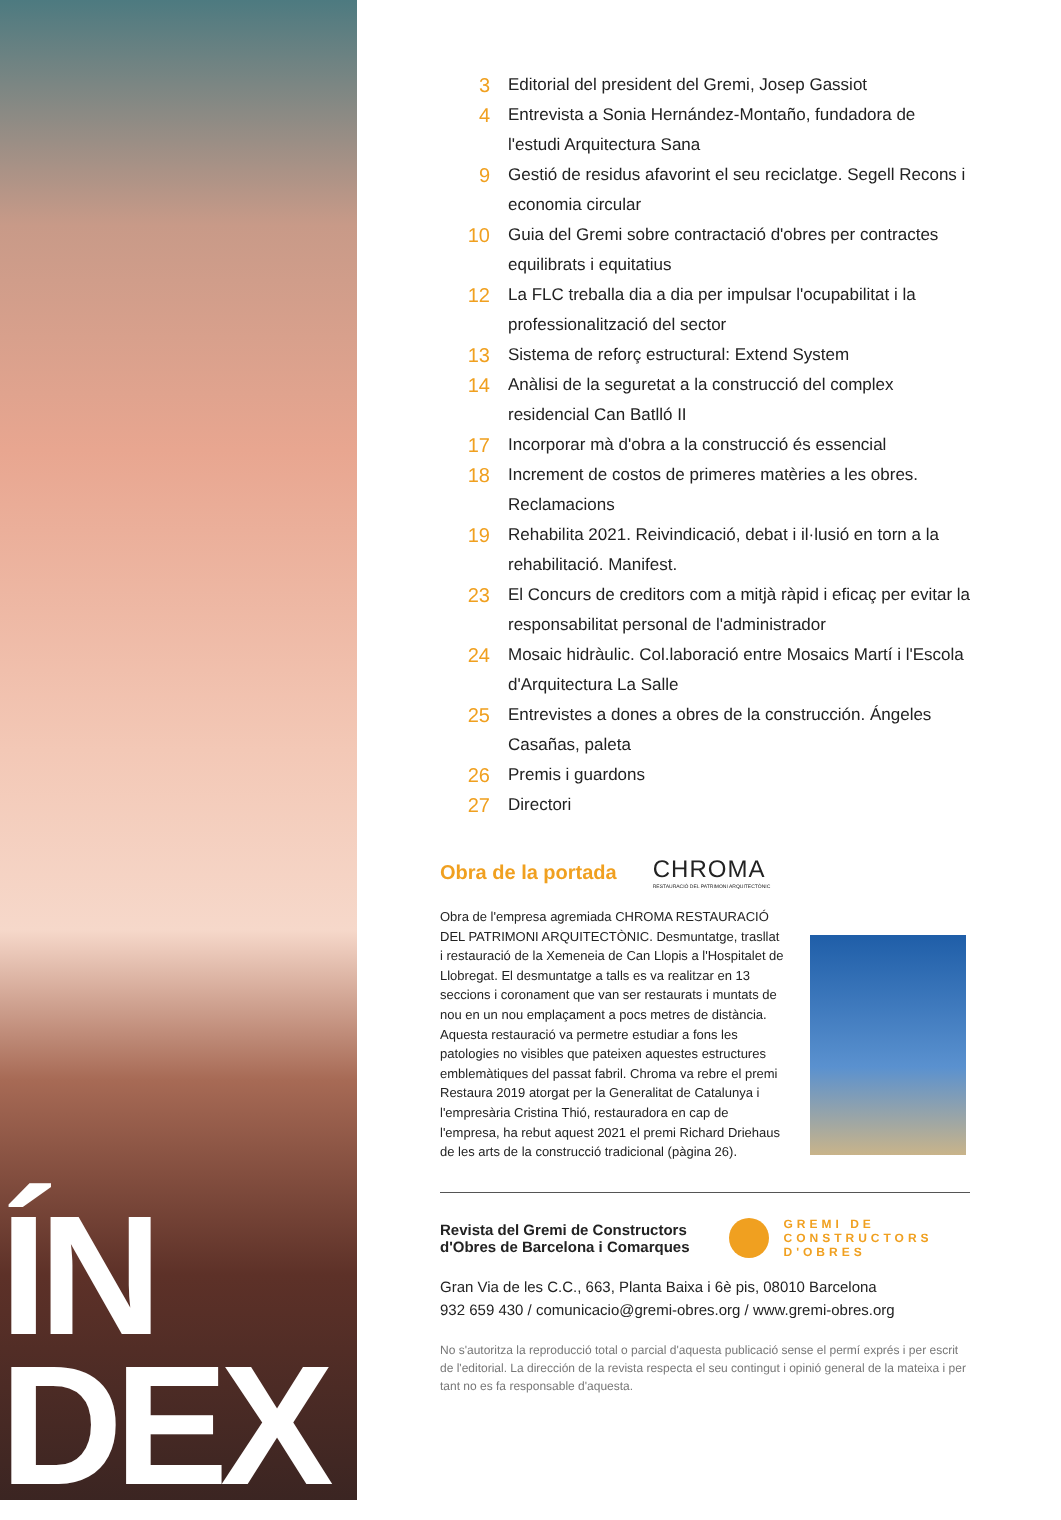ÍN
DEX
3 Editorial del president del Gremi, Josep Gassiot
4 Entrevista a Sonia Hernández-Montaño, fundadora de l'estudi Arquitectura Sana
9 Gestió de residus afavorint el seu reciclatge. Segell Recons i economia circular
10 Guia del Gremi sobre contractació d'obres per contractes equilibrats i equitatius
12 La FLC treballa dia a dia per impulsar l'ocupabilitat i la professionalització del sector
13 Sistema de reforç estructural: Extend System
14 Anàlisi de la seguretat a la construcció del complex residencial Can Batlló II
17 Incorporar mà d'obra a la construcció és essencial
18 Increment de costos de primeres matèries a les obres. Reclamacions
19 Rehabilita 2021. Reivindicació, debat i il·lusió en torn a la rehabilitació. Manifest.
23 El Concurs de creditors com a mitjà ràpid i eficaç per evitar la responsabilitat personal de l'administrador
24 Mosaic hidràulic. Col.laboració entre Mosaics Martí i l'Escola d'Arquitectura La Salle
25 Entrevistes a dones a obres de la construcción. Ángeles Casañas, paleta
26 Premis i guardons
27 Directori
Obra de la portada
CHROMA
RESTAURACIÓ DEL PATRIMONI ARQUITECTÒNIC
Obra de l'empresa agremiada CHROMA RESTAURACIÓ DEL PATRIMONI ARQUITECTÒNIC. Desmuntatge, trasllat i restauració de la Xemeneia de Can Llopis a l'Hospitalet de Llobregat. El desmuntatge a talls es va realitzar en 13 seccions i coronament que van ser restaurats i muntats de nou en un nou emplaçament a pocs metres de distància. Aquesta restauració va permetre estudiar a fons les patologies no visibles que pateixen aquestes estructures emblemàtiques del passat fabril. Chroma va rebre el premi Restaura 2019 atorgat per la Generalitat de Catalunya i l'empresària Cristina Thió, restauradora en cap de l'empresa, ha rebut aquest 2021 el premi Richard Driehaus de les arts de la construcció tradicional (pàgina 26).
Revista del Gremi de Constructors
d'Obres de Barcelona i Comarques
GREMI DE
CONSTRUCTORS
D'OBRES
Gran Via de les C.C., 663, Planta Baixa i 6è pis, 08010 Barcelona
932 659 430 / comunicacio@gremi-obres.org / www.gremi-obres.org
No s'autoritza la reproducció total o parcial d'aquesta publicació sense el permí exprés i per escrit de l'editorial. La dirección de la revista respecta el seu contingut i opinió general de la mateixa i per tant no es fa responsable d'aquesta.